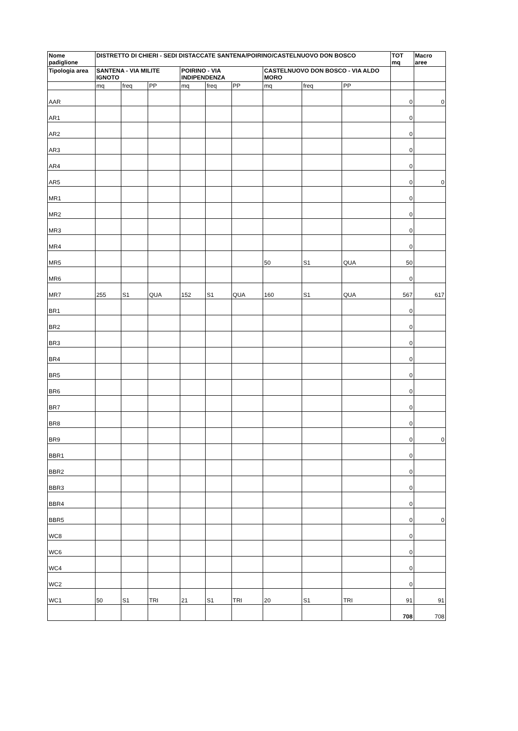| Nome padiglione | DISTRETTO DI CHIERI - SEDI DISTACCATE SANTENA/POIRINO/CASTELNUOVO DON BOSCO | | | | | | | | | TOT mq | Macro aree |
| --- | --- | --- | --- | --- | --- | --- | --- | --- | --- | --- | --- |
| Tipologia area | SANTENA - VIA MILITE IGNOTO | | | POIRINO - VIA INDIPENDENZA | | | CASTELNUOVO DON BOSCO - VIA ALDO MORO | | | | |
| | mq | freq | PP | mq | freq | PP | mq | freq | PP | | |
| AAR | | | | | | | | | | 0 | 0 |
| AR1 | | | | | | | | | | 0 | |
| AR2 | | | | | | | | | | 0 | |
| AR3 | | | | | | | | | | 0 | |
| AR4 | | | | | | | | | | 0 | |
| AR5 | | | | | | | | | | 0 | 0 |
| MR1 | | | | | | | | | | 0 | |
| MR2 | | | | | | | | | | 0 | |
| MR3 | | | | | | | | | | 0 | |
| MR4 | | | | | | | | | | 0 | |
| MR5 | | | | | | | 50 | S1 | QUA | 50 | |
| MR6 | | | | | | | | | | 0 | |
| MR7 | 255 | S1 | QUA | 152 | S1 | QUA | 160 | S1 | QUA | 567 | 617 |
| BR1 | | | | | | | | | | 0 | |
| BR2 | | | | | | | | | | 0 | |
| BR3 | | | | | | | | | | 0 | |
| BR4 | | | | | | | | | | 0 | |
| BR5 | | | | | | | | | | 0 | |
| BR6 | | | | | | | | | | 0 | |
| BR7 | | | | | | | | | | 0 | |
| BR8 | | | | | | | | | | 0 | |
| BR9 | | | | | | | | | | 0 | 0 |
| BBR1 | | | | | | | | | | 0 | |
| BBR2 | | | | | | | | | | 0 | |
| BBR3 | | | | | | | | | | 0 | |
| BBR4 | | | | | | | | | | 0 | |
| BBR5 | | | | | | | | | | 0 | 0 |
| WC8 | | | | | | | | | | 0 | |
| WC6 | | | | | | | | | | 0 | |
| WC4 | | | | | | | | | | 0 | |
| WC2 | | | | | | | | | | 0 | |
| WC1 | 50 | S1 | TRI | 21 | S1 | TRI | 20 | S1 | TRI | 91 | 91 |
| | | | | | | | | | | 708 | 708 |